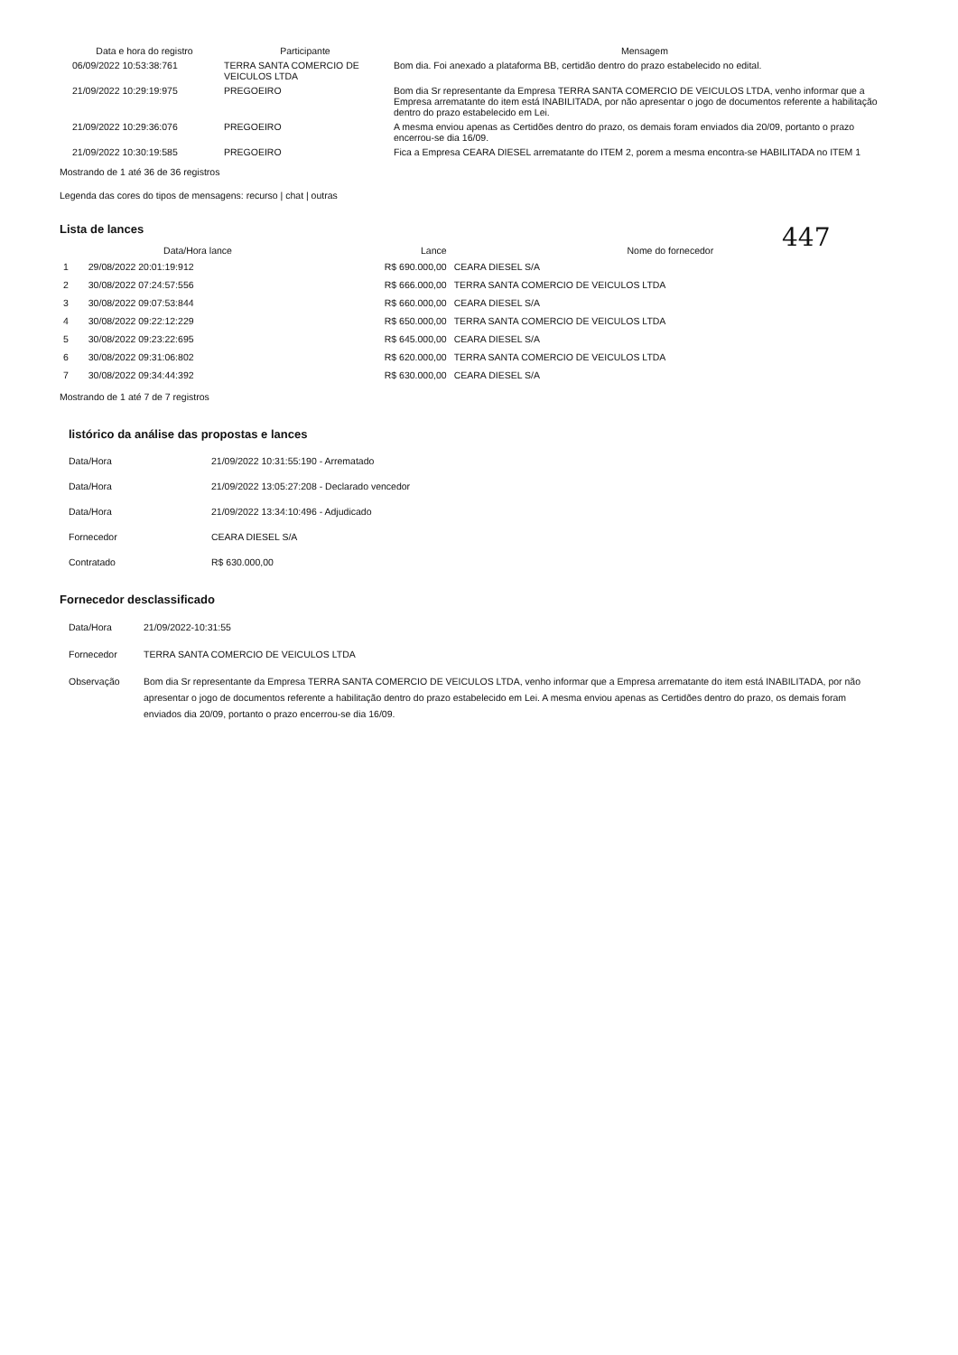| Data e hora do registro | Participante | Mensagem |
| --- | --- | --- |
| 06/09/2022 10:53:38:761 | TERRA SANTA COMERCIO DE VEICULOS LTDA | Bom dia. Foi anexado a plataforma BB, certidão dentro do prazo estabelecido no edital. |
| 21/09/2022 10:29:19:975 | PREGOEIRO | Bom dia Sr representante da Empresa TERRA SANTA COMERCIO DE VEICULOS LTDA, venho informar que a Empresa arrematante do item está INABILITADA, por não apresentar o jogo de documentos referente a habilitação dentro do prazo estabelecido em Lei. |
| 21/09/2022 10:29:36:076 | PREGOEIRO | A mesma enviou apenas as Certidões dentro do prazo, os demais foram enviados dia 20/09, portanto o prazo encerrou-se dia 16/09. |
| 21/09/2022 10:30:19:585 | PREGOEIRO | Fica a Empresa CEARA DIESEL arrematante do ITEM 2, porem a mesma encontra-se HABILITADA no ITEM 1 |
Mostrando de 1 até 36 de 36 registros
Legenda das cores do tipos de mensagens: recurso | chat | outras
447
Lista de lances
| | Data/Hora lance | Lance | Nome do fornecedor |
| --- | --- | --- | --- |
| 1 | 29/08/2022 20:01:19:912 | R$ 690.000,00 | CEARA DIESEL S/A |
| 2 | 30/08/2022 07:24:57:556 | R$ 666.000,00 | TERRA SANTA COMERCIO DE VEICULOS LTDA |
| 3 | 30/08/2022 09:07:53:844 | R$ 660.000,00 | CEARA DIESEL S/A |
| 4 | 30/08/2022 09:22:12:229 | R$ 650.000,00 | TERRA SANTA COMERCIO DE VEICULOS LTDA |
| 5 | 30/08/2022 09:23:22:695 | R$ 645.000,00 | CEARA DIESEL S/A |
| 6 | 30/08/2022 09:31:06:802 | R$ 620.000,00 | TERRA SANTA COMERCIO DE VEICULOS LTDA |
| 7 | 30/08/2022 09:34:44:392 | R$ 630.000,00 | CEARA DIESEL S/A |
Mostrando de 1 até 7 de 7 registros
listórico da análise das propostas e lances
| Data/Hora | 21/09/2022 10:31:55:190 - Arrematado |
| Data/Hora | 21/09/2022 13:05:27:208 - Declarado vencedor |
| Data/Hora | 21/09/2022 13:34:10:496 - Adjudicado |
| Fornecedor | CEARA DIESEL S/A |
| Contratado | R$ 630.000,00 |
Fornecedor desclassificado
| Data/Hora | 21/09/2022-10:31:55 |
| Fornecedor | TERRA SANTA COMERCIO DE VEICULOS LTDA |
| Observação | Bom dia Sr representante da Empresa TERRA SANTA COMERCIO DE VEICULOS LTDA, venho informar que a Empresa arrematante do item está INABILITADA, por não apresentar o jogo de documentos referente a habilitação dentro do prazo estabelecido em Lei. A mesma enviou apenas as Certidões dentro do prazo, os demais foram enviados dia 20/09, portanto o prazo encerrou-se dia 16/09. |